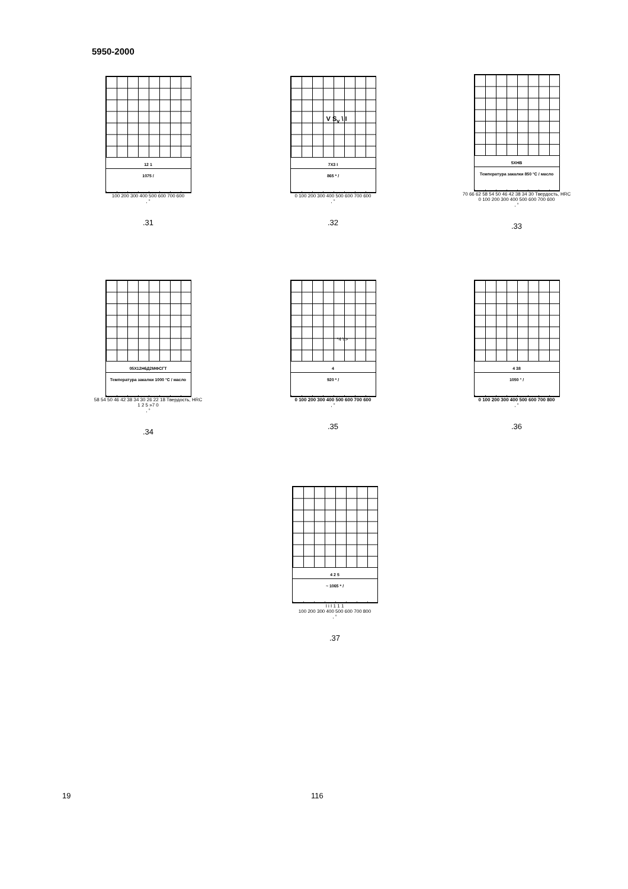5950-2000
12 1
1075 /
100 200 300 400 500 600 700 600
, °
.31
V S<sub>v</sub> \ I
7X3 I
865 * /
0 100 200 300 400 500 600 700 600
, °
.32
5XHB
Температура закалки 850 °C / масло
70 66 62 58 54 50 46 42 38 34 30 Твердость, HRC
0 100 200 300 400 500 600 700 600
, °
.33
05X12H6Д2МФСГТ
Температура закалки 1000 °C / масло
58 54 50 46 42 38 34 30 26 22 18 Твердость, HRC
1 2 5 »7 0
, °
.34
*4 \ >
4
920 * /
0 100 200 300 400 500 600 700 600
, °
.35
4 38
1050 ° /
0 100 200 300 400 500 600 700 800
, °
.36
4 2 5
~ 1065 * /
I i I 1 1 1
100 200 300 400 500 600 700 800
, °
.37
19 116